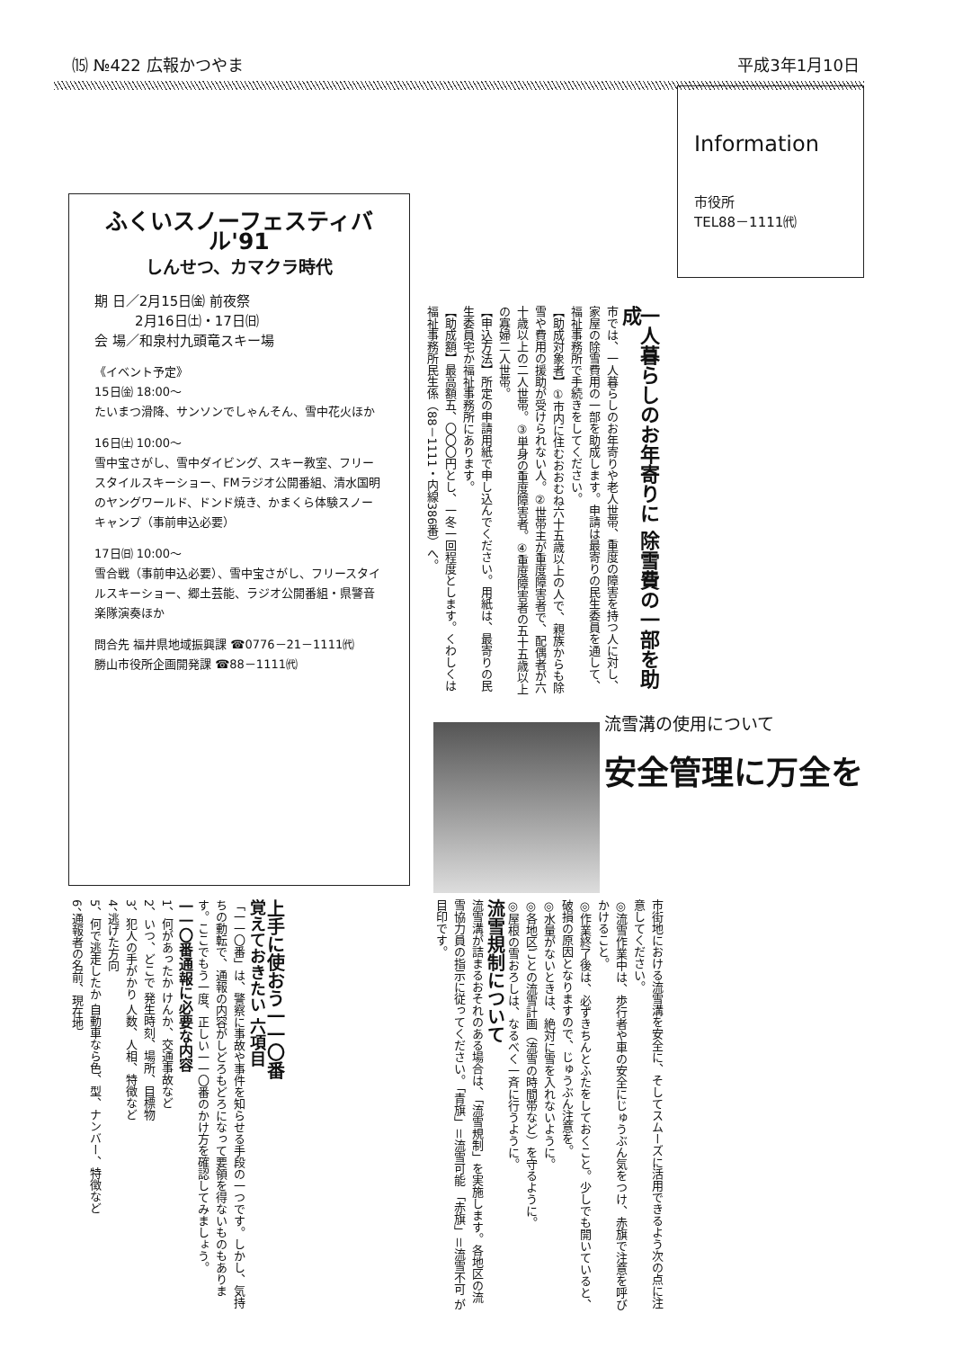⒂ №422 広報かつやま 平成3年1月10日
Information
市役所
TEL88－1111㈹
ふくいスノーフェスティバル'91
しんせつ、カマクラ時代
期 日／2月15日㈮ 前夜祭
　　　2月16日㈯・17日㈰
会 場／和泉村九頭竜スキー場
《イベント予定》
15日㈮ 18:00～
たいまつ滑降、サンソンでしゃんそん、雪中花火ほか
16日㈯ 10:00～
雪中宝さがし、雪中ダイビング、スキー教室、フリースタイルスキーショー、FMラジオ公開番組、清水国明のヤングワールド、ドンド焼き、かまくら体験スノーキャンプ（事前申込必要）
17日㈰ 10:00～
雪合戦（事前申込必要）、雪中宝さがし、フリースタイルスキーショー、郷土芸能、ラジオ公開番組・県警音楽隊演奏ほか
問合先 福井県地域振興課 ☎0776－21－1111㈹
勝山市役所企画開発課 ☎88－1111㈹
一人暮らしのお年寄りに 除雪費の一部を助成
市では、一人暮らしのお年寄りや老人世帯、重度の障害を持つ人に対し、家屋の除雪費用の一部を助成します。申請は最寄りの民生委員を通して、福祉事務所で手続きをしてください。
【助成対象者】①市内に住むおおむね六十五歳以上の人で、親族からも除雪や費用の援助が受けられない人。②世帯主が重度障害者で、配偶者が六十歳以上の二人世帯。③単身の重度障害者。④重度障害者の五十五歳以上の寡婦二人世帯。
【申込方法】所定の申請用紙で申し込んでください。用紙は、最寄りの民生委員宅か福祉事務所にあります。
【助成額】最高額五、〇〇〇円とし、一冬一回程度とします。くわしくは福祉事務所民生係（88－1111・内線386番）へ。
流雪溝の使用について
安全管理に万全を
市街地における流雪溝を安全に、そしてスムーズに活用できるよう次の点に注意してください。
◎流雪作業中は、歩行者や車の安全にじゅうぶん気をつけ、赤旗で注意を呼びかけること。
◎作業終了後は、必ずきちんとふたをしておくこと。少しでも開いていると、破損の原因となりますので、じゅうぶん注意を。
◎水量がないときは、絶対に雪を入れないように。
◎各地区ごとの流雪計画（流雪の時間帯など）を守るように。
◎屋根の雪おろしは、なるべく一斉に行うように。
流雪規制について
流雪溝が詰まるおそれのある場合は、「流雪規制」を実施します。各地区の流雪協力員の指示に従ってください。「青旗」＝流雪可能 「赤旗」＝流雪不可 が目印です。
上手に使おう一一〇番
覚えておきたい 六項目
「一一〇番」は、警察に事故や事件を知らせる手段の一つです。しかし、気持ちの動転で、通報の内容がしどろもどろになって要領を得ないものもあります。ここでもう一度、正しい一一〇番のかけ方を確認してみましょう。
一一〇番通報に必要な内容
1、何があったか けんか、交通事故など
2、いつ、どこで 発生時刻、場所、目標物
3、犯人の手がかり 人数、人相、特徴など
4、逃げた方向
5、何で逃走したか 自動車なら色、型、ナンバー、特徴など
6、通報者の名前、現在地